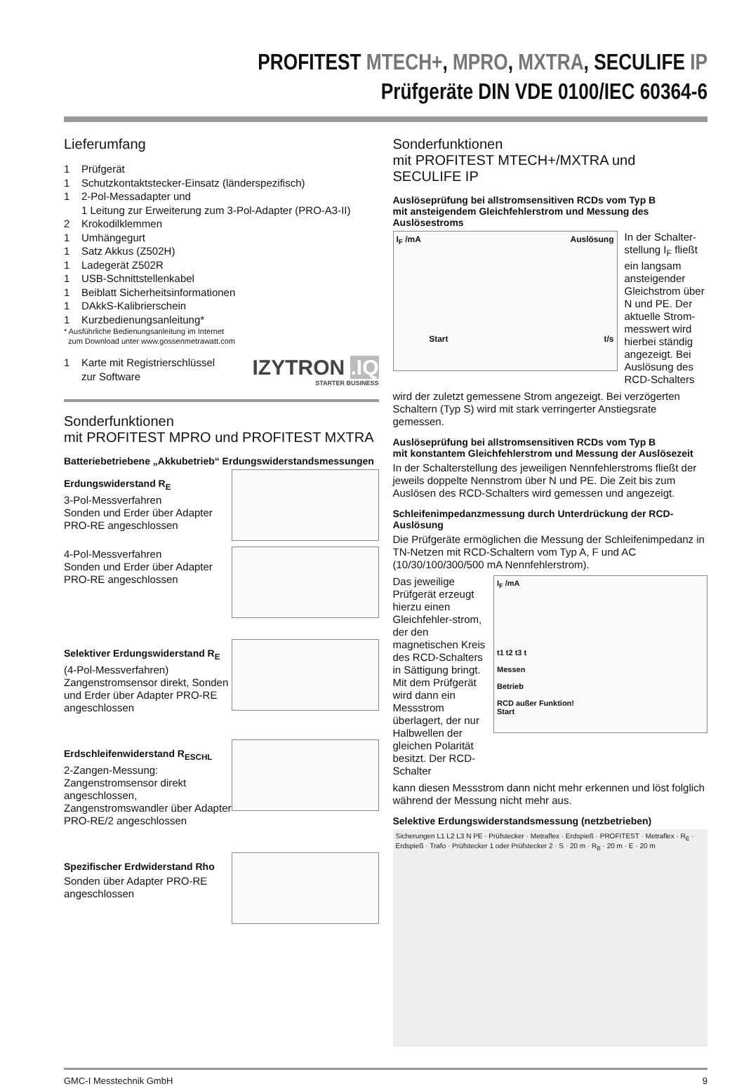PROFITEST MTECH+, MPRO, MXTRA, SECULIFE IP
Prüfgeräte DIN VDE 0100/IEC 60364-6
Lieferumfang
1 Prüfgerät
1 Schutzkontaktstecker-Einsatz (länderspezifisch)
1 2-Pol-Messadapter und
1 Leitung zur Erweiterung zum 3-Pol-Adapter (PRO-A3-II)
2 Krokodilklemmen
1 Umhängegurt
1 Satz Akkus (Z502H)
1 Ladegerät Z502R
1 USB-Schnittstellenkabel
1 Beiblatt Sicherheitsinformationen
1 DAkkS-Kalibrierschein
1 Kurzbedienungsanleitung*
* Ausführliche Bedienungsanleitung im Internet
zum Download unter www.gossenmetrawatt.com
1 Karte mit Registrierschlüssel
zur Software
IZYTRON .IQ
STARTER BUSINESS
Sonderfunktionen
mit PROFITEST MPRO und PROFITEST MXTRA
Batteriebetriebene „Akkubetrieb“ Erdungswiderstandsmessungen
Erdungswiderstand R<sub>E</sub>
3-Pol-Messverfahren
Sonden und Erder über Adapter PRO-RE angeschlossen
4-Pol-Messverfahren
Sonden und Erder über Adapter PRO-RE angeschlossen
Selektiver Erdungswiderstand R<sub>E</sub>
(4-Pol-Messverfahren)
Zangenstromsensor direkt, Sonden und Erder über Adapter PRO-RE angeschlossen
Erdschleifenwiderstand R<sub>ESCHL</sub>
2-Zangen-Messung:
Zangenstromsensor direkt angeschlossen,
Zangenstromswandler über Adapter PRO-RE/2 angeschlossen
Spezifischer Erdwiderstand Rho
Sonden über Adapter PRO-RE angeschlossen
Sonderfunktionen
mit PROFITEST MTECH+/MXTRA und SECULIFE IP
Auslöseprüfung bei allstromsensitiven RCDs vom Typ B
mit ansteigendem Gleichfehlerstrom und Messung des Auslösestroms
I<sub>F</sub> /mA Auslösung
Start t/s
In der Schalter-stellung I<sub>F</sub> fließt ein langsam ansteigender Gleichstrom über N und PE. Der aktuelle Strom-messwert wird hierbei ständig angezeigt. Bei Auslösung des RCD-Schalters
wird der zuletzt gemessene Strom angezeigt. Bei verzögerten Schaltern (Typ S) wird mit stark verringerter Anstiegsrate gemessen.
Auslöseprüfung bei allstromsensitiven RCDs vom Typ B
mit konstantem Gleichfehlerstrom und Messung der Auslösezeit
In der Schalterstellung des jeweiligen Nennfehlerstroms fließt der jeweils doppelte Nennstrom über N und PE. Die Zeit bis zum Auslösen des RCD-Schalters wird gemessen und angezeigt.
Schleifenimpedanzmessung durch Unterdrückung der RCD-Auslösung
Die Prüfgeräte ermöglichen die Messung der Schleifenimpedanz in TN-Netzen mit RCD-Schaltern vom Typ A, F und AC (10/30/100/300/500 mA Nennfehlerstrom).
Das jeweilige Prüfgerät erzeugt hierzu einen Gleichfehler-strom, der den magnetischen Kreis des RCD-Schalters in Sättigung bringt. Mit dem Prüfgerät wird dann ein Messstrom überlagert, der nur Halbwellen der gleichen Polarität besitzt. Der RCD-Schalter
I<sub>F</sub> /mA
t1 t2 t3 t
Messen
Betrieb
RCD außer Funktion!
Start
kann diesen Messstrom dann nicht mehr erkennen und löst folglich während der Messung nicht mehr aus.
Selektive Erdungswiderstandsmessung (netzbetrieben)
Sicherungen L1 L2 L3 N PE · Prüfstecker · Metraflex · Erdspieß · PROFITEST · Metraflex · R<sub>E</sub> · Erdspieß · Trafo · Prüfstecker 1 oder Prüfstecker 2 · S · 20 m · R<sub>B</sub> · 20 m · E · 20 m
GMC-I Messtechnik GmbH 9